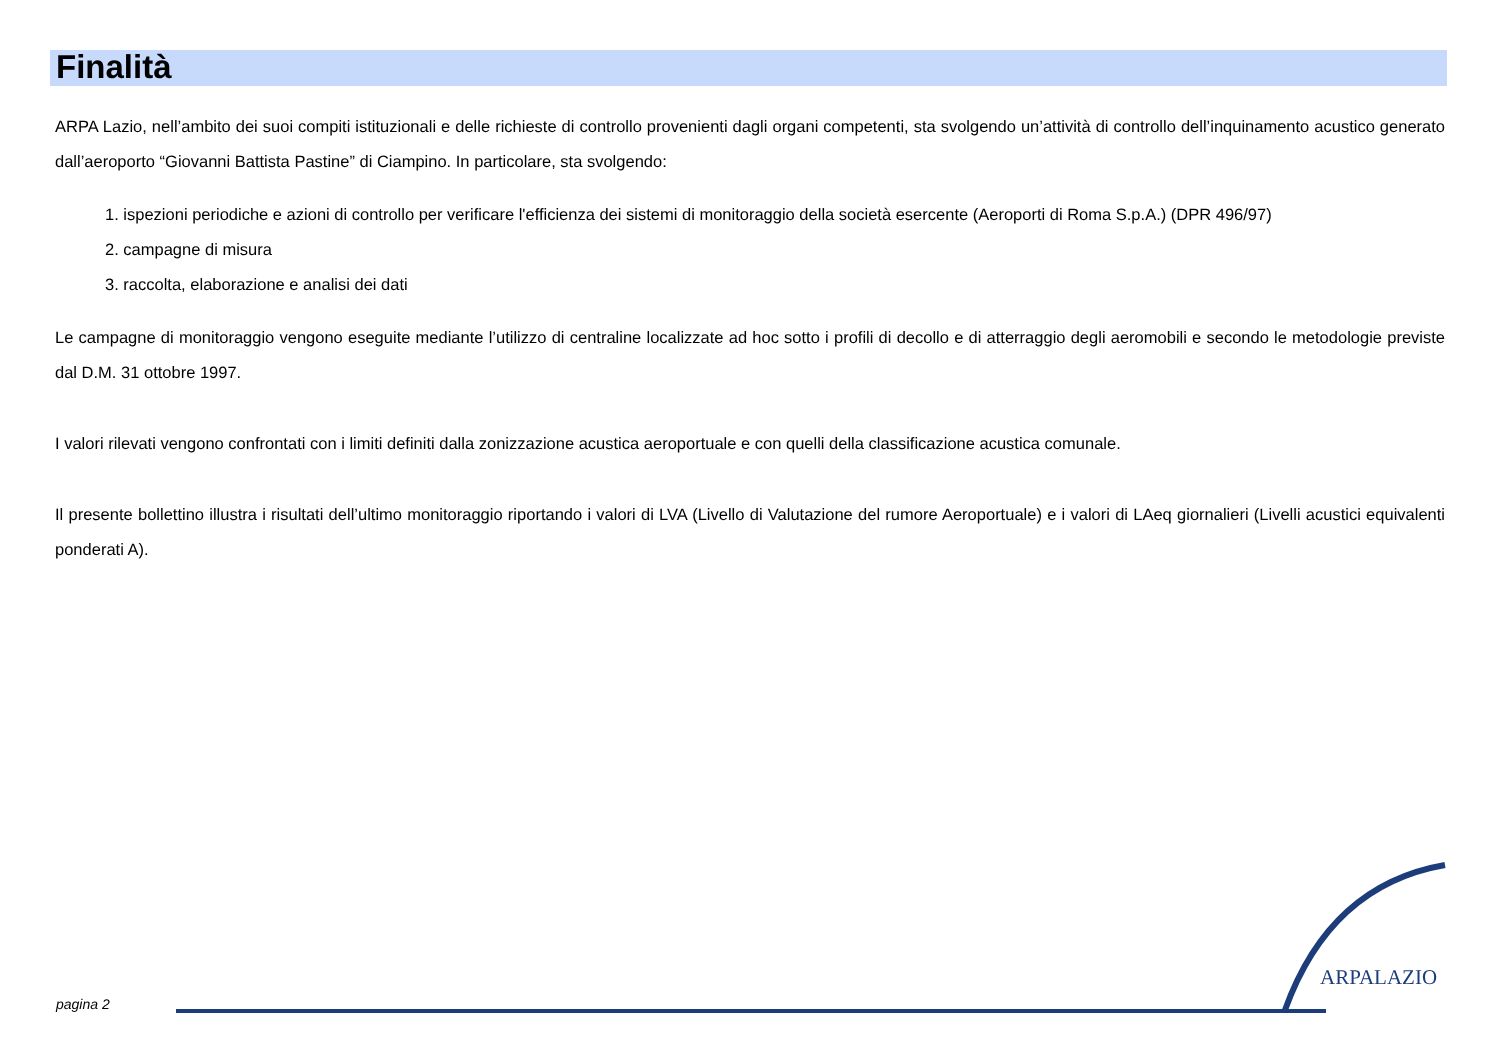Finalità
ARPA Lazio, nell’ambito dei suoi compiti istituzionali e delle richieste di controllo provenienti dagli organi competenti, sta svolgendo un’attività di controllo dell’inquinamento acustico generato dall’aeroporto “Giovanni Battista Pastine” di Ciampino. In particolare, sta svolgendo:
1. ispezioni periodiche e azioni di controllo per verificare l'efficienza dei sistemi di monitoraggio della società esercente (Aeroporti di Roma S.p.A.) (DPR 496/97)
2. campagne di misura
3. raccolta, elaborazione e analisi dei dati
Le campagne di monitoraggio vengono eseguite mediante l’utilizzo di centraline localizzate ad hoc sotto i profili di decollo e di atterraggio degli aeromobili e secondo le metodologie previste dal D.M. 31 ottobre 1997.
I valori rilevati vengono confrontati con i limiti definiti dalla zonizzazione acustica aeroportuale e con quelli della classificazione acustica comunale.
Il presente bollettino illustra i risultati dell’ultimo monitoraggio riportando i valori di LVA (Livello di Valutazione del rumore Aeroportuale) e i valori di LAeq giornalieri (Livelli acustici equivalenti ponderati A).
ARPALAZIO
pagina 2